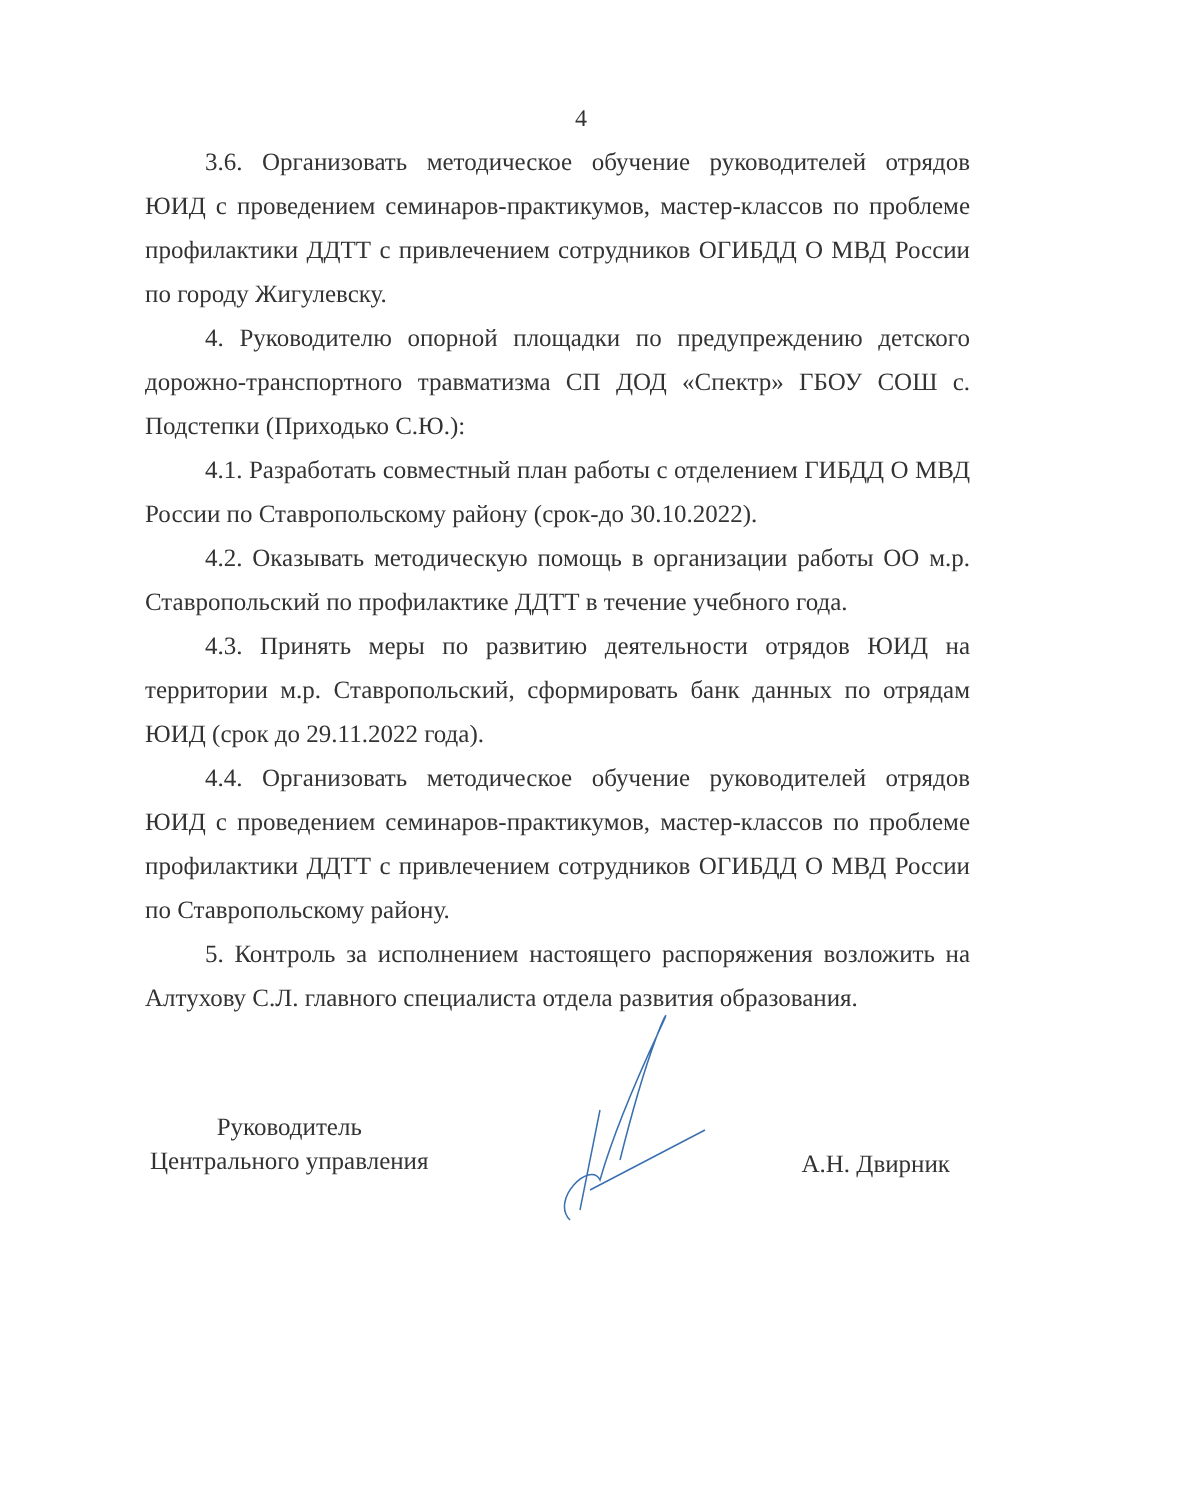4
3.6. Организовать методическое обучение руководителей отрядов ЮИД с проведением семинаров-практикумов, мастер-классов по проблеме профилактики ДДТТ с привлечением сотрудников ОГИБДД О МВД России по городу Жигулевску.
4. Руководителю опорной площадки по предупреждению детского дорожно-транспортного травматизма СП ДОД «Спектр» ГБОУ СОШ с. Подстепки (Приходько С.Ю.):
4.1. Разработать совместный план работы с отделением ГИБДД О МВД России по Ставропольскому району (срок-до 30.10.2022).
4.2. Оказывать методическую помощь в организации работы ОО м.р. Ставропольский по профилактике ДДТТ в течение учебного года.
4.3. Принять меры по развитию деятельности отрядов ЮИД на территории м.р. Ставропольский, сформировать банк данных по отрядам ЮИД (срок до 29.11.2022 года).
4.4. Организовать методическое обучение руководителей отрядов ЮИД с проведением семинаров-практикумов, мастер-классов по проблеме профилактики ДДТТ с привлечением сотрудников ОГИБДД О МВД России по Ставропольскому району.
5. Контроль за исполнением настоящего распоряжения возложить на Алтухову С.Л. главного специалиста отдела развития образования.
Руководитель
Центрального управления
А.Н. Двирник